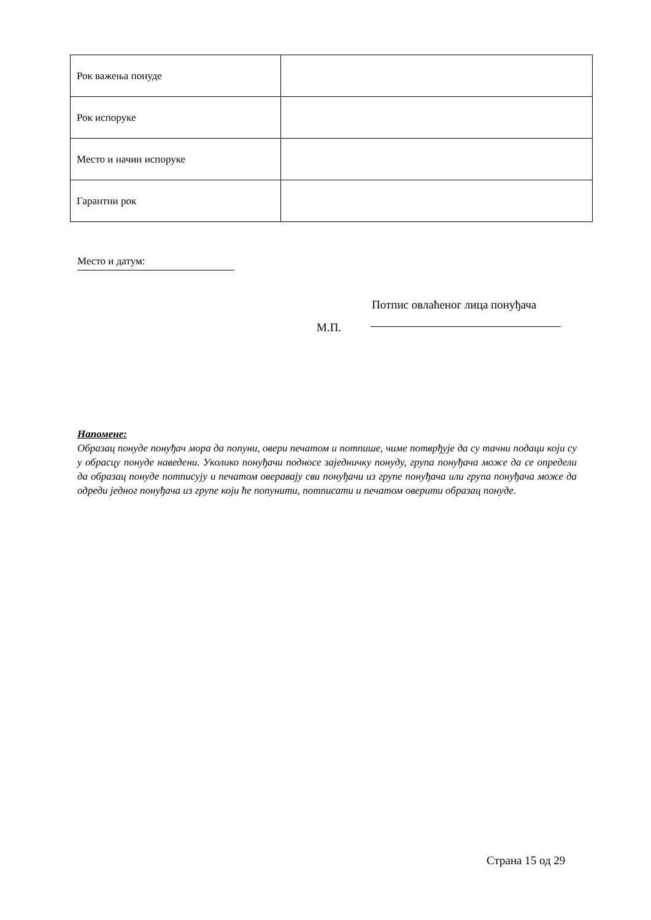| Рок важења понуде | |
| Рок испоруке | |
| Место и начин испоруке | |
| Гарантни рок | |
Место и датум:
Потпис овлаћеног лица понуђача
М.П.
Напомене:
Образац понуде понуђач мора да попуни, овери печатом и потпише, чиме потврђује да су тачни подаци који су у обрасцу понуде наведени. Уколико понуђачи подносе заједничку понуду, група понуђача може да се определи да образац понуде потписују и печатом оверавају сви понуђачи из групе понуђача или група понуђача може да одреди једног понуђача из групе који ће попунити, потписати и печатом оверити образац понуде.
Страна 15 од 29